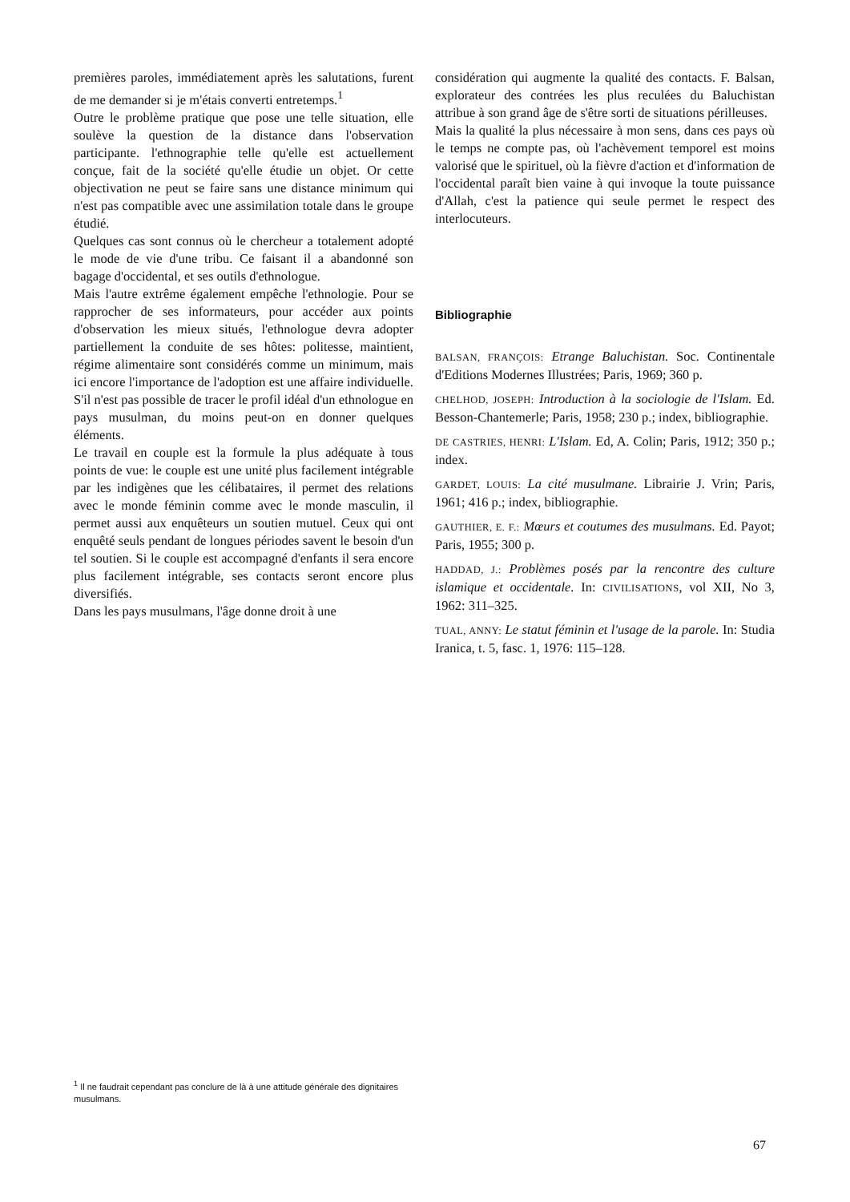premières paroles, immédiatement après les salutations, furent de me demander si je m'étais converti entretemps.<sup>1</sup>
Outre le problème pratique que pose une telle situation, elle soulève la question de la distance dans l'observation participante. l'ethnographie telle qu'elle est actuellement conçue, fait de la société qu'elle étudie un objet. Or cette objectivation ne peut se faire sans une distance minimum qui n'est pas compatible avec une assimilation totale dans le groupe étudié.
Quelques cas sont connus où le chercheur a totalement adopté le mode de vie d'une tribu. Ce faisant il a abandonné son bagage d'occidental, et ses outils d'ethnologue.
Mais l'autre extrême également empêche l'ethnologie. Pour se rapprocher de ses informateurs, pour accéder aux points d'observation les mieux situés, l'ethnologue devra adopter partiellement la conduite de ses hôtes: politesse, maintient, régime alimentaire sont considérés comme un minimum, mais ici encore l'importance de l'adoption est une affaire individuelle.
S'il n'est pas possible de tracer le profil idéal d'un ethnologue en pays musulman, du moins peut-on en donner quelques éléments.
Le travail en couple est la formule la plus adéquate à tous points de vue: le couple est une unité plus facilement intégrable par les indigènes que les célibataires, il permet des relations avec le monde féminin comme avec le monde masculin, il permet aussi aux enquêteurs un soutien mutuel. Ceux qui ont enquêté seuls pendant de longues périodes savent le besoin d'un tel soutien. Si le couple est accompagné d'enfants il sera encore plus facilement intégrable, ses contacts seront encore plus diversifiés.
Dans les pays musulmans, l'âge donne droit à une
considération qui augmente la qualité des contacts. F. Balsan, explorateur des contrées les plus reculées du Baluchistan attribue à son grand âge de s'être sorti de situations périlleuses.
Mais la qualité la plus nécessaire à mon sens, dans ces pays où le temps ne compte pas, où l'achèvement temporel est moins valorisé que le spirituel, où la fièvre d'action et d'information de l'occidental paraît bien vaine à qui invoque la toute puissance d'Allah, c'est la patience qui seule permet le respect des interlocuteurs.
Bibliographie
BALSAN, FRANÇOIS: Etrange Baluchistan. Soc. Continentale d'Editions Modernes Illustrées; Paris, 1969; 360 p.
CHELHOD, JOSEPH: Introduction à la sociologie de l'Islam. Ed. Besson-Chantemerle; Paris, 1958; 230 p.; index, bibliographie.
DE CASTRIES, HENRI: L'Islam. Ed, A. Colin; Paris, 1912; 350 p.; index.
GARDET, LOUIS: La cité musulmane. Librairie J. Vrin; Paris, 1961; 416 p.; index, bibliographie.
GAUTHIER, E. F.: Mœurs et coutumes des musulmans. Ed. Payot; Paris, 1955; 300 p.
HADDAD, J.: Problèmes posés par la rencontre des culture islamique et occidentale. In: CIVILISATIONS, vol XII, No 3, 1962: 311–325.
TUAL, ANNY: Le statut féminin et l'usage de la parole. In: Studia Iranica, t. 5, fasc. 1, 1976: 115–128.
<sup>1</sup> Il ne faudrait cependant pas conclure de là à une attitude générale des dignitaires musulmans.
67